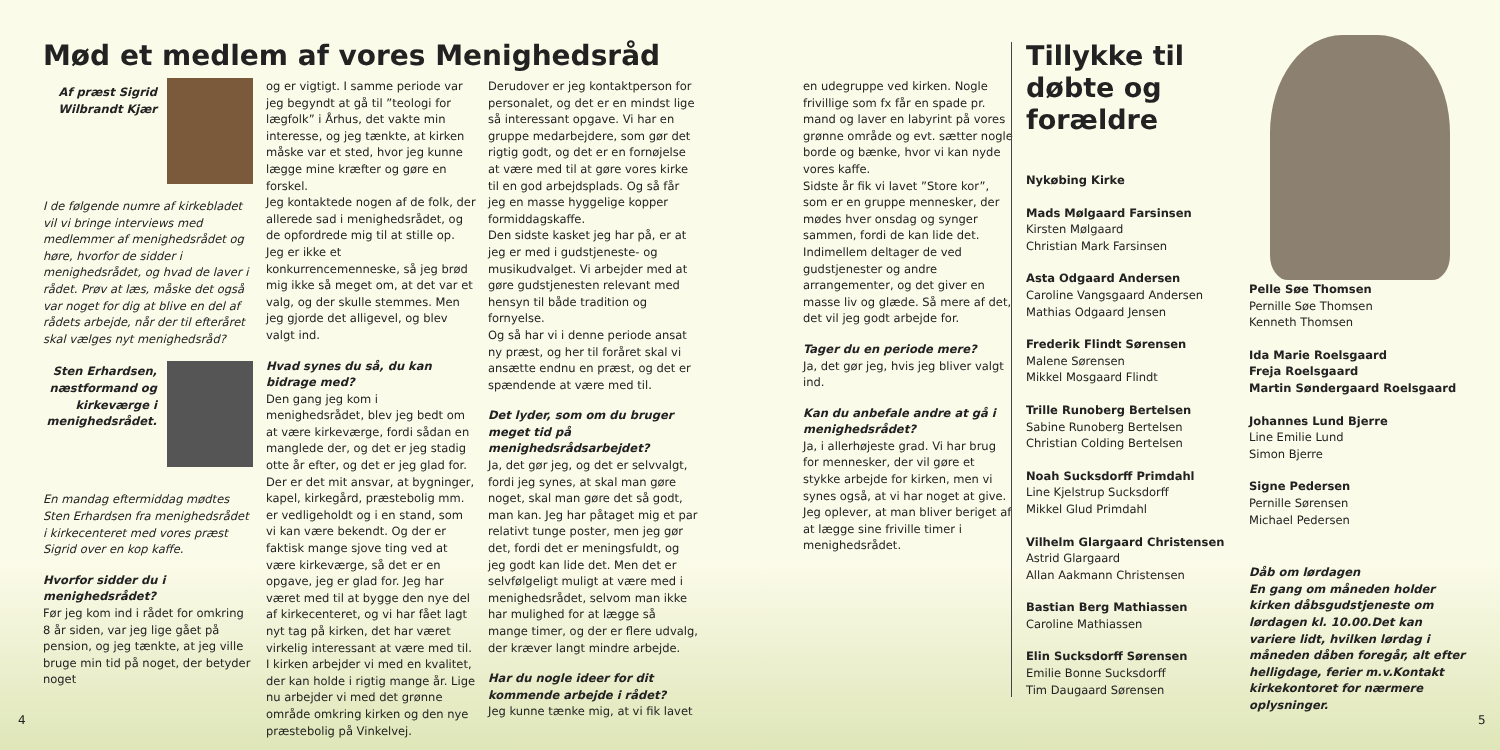Mød et medlem af vores Menighedsråd
Af præst Sigrid Wilbrandt Kjær
I de følgende numre af kirkebladet vil vi bringe interviews med medlemmer af menighedsrådet og høre, hvorfor de sidder i menighedsrådet, og hvad de laver i rådet. Prøv at læs, måske det også var noget for dig at blive en del af rådets arbejde, når der til efteråret skal vælges nyt menighedsråd?
Sten Erhardsen, næstformand og kirkeværge i menighedsrådet.
En mandag eftermiddag mødtes Sten Erhardsen fra menighedsrådet i kirkecenteret med vores præst Sigrid over en kop kaffe.
Hvorfor sidder du i menighedsrådet?
Før jeg kom ind i rådet for omkring 8 år siden, var jeg lige gået på pension, og jeg tænkte, at jeg ville bruge min tid på noget, der betyder noget
og er vigtigt. I samme periode var jeg begyndt at gå til ”teologi for lægfolk” i Århus, det vakte min interesse, og jeg tænkte, at kirken måske var et sted, hvor jeg kunne lægge mine kræfter og gøre en forskel.
Jeg kontaktede nogen af de folk, der allerede sad i menighedsrådet, og de opfordrede mig til at stille op. Jeg er ikke et konkurrencemenneske, så jeg brød mig ikke så meget om, at det var et valg, og der skulle stemmes. Men jeg gjorde det alligevel, og blev valgt ind.
Hvad synes du så, du kan bidrage med?
Den gang jeg kom i menighedsrådet, blev jeg bedt om at være kirkeværge, fordi sådan en manglede der, og det er jeg stadig otte år efter, og det er jeg glad for. Der er det mit ansvar, at bygninger, kapel, kirkegård, præstebolig mm. er vedligeholdt og i en stand, som vi kan være bekendt. Og der er faktisk mange sjove ting ved at være kirkeværge, så det er en opgave, jeg er glad for. Jeg har været med til at bygge den nye del af kirkecenteret, og vi har fået lagt nyt tag på kirken, det har været virkelig interessant at være med til. I kirken arbejder vi med en kvalitet, der kan holde i rigtig mange år. Lige nu arbejder vi med det grønne område omkring kirken og den nye præstebolig på Vinkelvej.
Derudover er jeg kontaktperson for personalet, og det er en mindst lige så interessant opgave. Vi har en gruppe medarbejdere, som gør det rigtig godt, og det er en fornøjelse at være med til at gøre vores kirke til en god arbejdsplads. Og så får jeg en masse hyggelige kopper formiddagskaffe.
Den sidste kasket jeg har på, er at jeg er med i gudstjeneste- og musikudvalget. Vi arbejder med at gøre gudstjenesten relevant med hensyn til både tradition og fornyelse.
Og så har vi i denne periode ansat ny præst, og her til foråret skal vi ansætte endnu en præst, og det er spændende at være med til.
Det lyder, som om du bruger meget tid på menighedsrådsarbejdet?
Ja, det gør jeg, og det er selvvalgt, fordi jeg synes, at skal man gøre noget, skal man gøre det så godt, man kan. Jeg har påtaget mig et par relativt tunge poster, men jeg gør det, fordi det er meningsfuldt, og jeg godt kan lide det. Men det er selvfølgeligt muligt at være med i menighedsrådet, selvom man ikke har mulighed for at lægge så mange timer, og der er flere udvalg, der kræver langt mindre arbejde.
Har du nogle ideer for dit kommende arbejde i rådet?
Jeg kunne tænke mig, at vi fik lavet
4
en udegruppe ved kirken. Nogle frivillige som fx får en spade pr. mand og laver en labyrint på vores grønne område og evt. sætter nogle borde og bænke, hvor vi kan nyde vores kaffe.
Sidste år fik vi lavet ”Store kor”, som er en gruppe mennesker, der mødes hver onsdag og synger sammen, fordi de kan lide det. Indimellem deltager de ved gudstjenester og andre arrangementer, og det giver en masse liv og glæde. Så mere af det, det vil jeg godt arbejde for.
Tager du en periode mere?
Ja, det gør jeg, hvis jeg bliver valgt ind.
Kan du anbefale andre at gå i menighedsrådet?
Ja, i allerhøjeste grad. Vi har brug for mennesker, der vil gøre et stykke arbejde for kirken, men vi synes også, at vi har noget at give. Jeg oplever, at man bliver beriget af at lægge sine friville timer i menighedsrådet.
Tillykke til døbte og forældre
Nykøbing Kirke
Mads Mølgaard Farsinsen
Kirsten Mølgaard
Christian Mark Farsinsen
Asta Odgaard Andersen
Caroline Vangsgaard Andersen
Mathias Odgaard Jensen
Frederik Flindt Sørensen
Malene Sørensen
Mikkel Mosgaard Flindt
Trille Runoberg Bertelsen
Sabine Runoberg Bertelsen
Christian Colding Bertelsen
Noah Sucksdorff Primdahl
Line Kjelstrup Sucksdorff
Mikkel Glud Primdahl
Vilhelm Glargaard Christensen
Astrid Glargaard
Allan Aakmann Christensen
Bastian Berg Mathiassen
Caroline Mathiassen
Elin Sucksdorff Sørensen
Emilie Bonne Sucksdorff
Tim Daugaard Sørensen
Pelle Søe Thomsen
Pernille Søe Thomsen
Kenneth Thomsen
Ida Marie Roelsgaard
Freja Roelsgaard
Martin Søndergaard Roelsgaard
Johannes Lund Bjerre
Line Emilie Lund
Simon Bjerre
Signe Pedersen
Pernille Sørensen
Michael Pedersen
Dåb om lørdagen
En gang om måneden holder kirken dåbsgudstjeneste om lørdagen kl. 10.00.Det kan variere lidt, hvilken lørdag i måneden dåben foregår, alt efter helligdage, ferier m.v.Kontakt kirkekontoret for nærmere oplysninger.
5